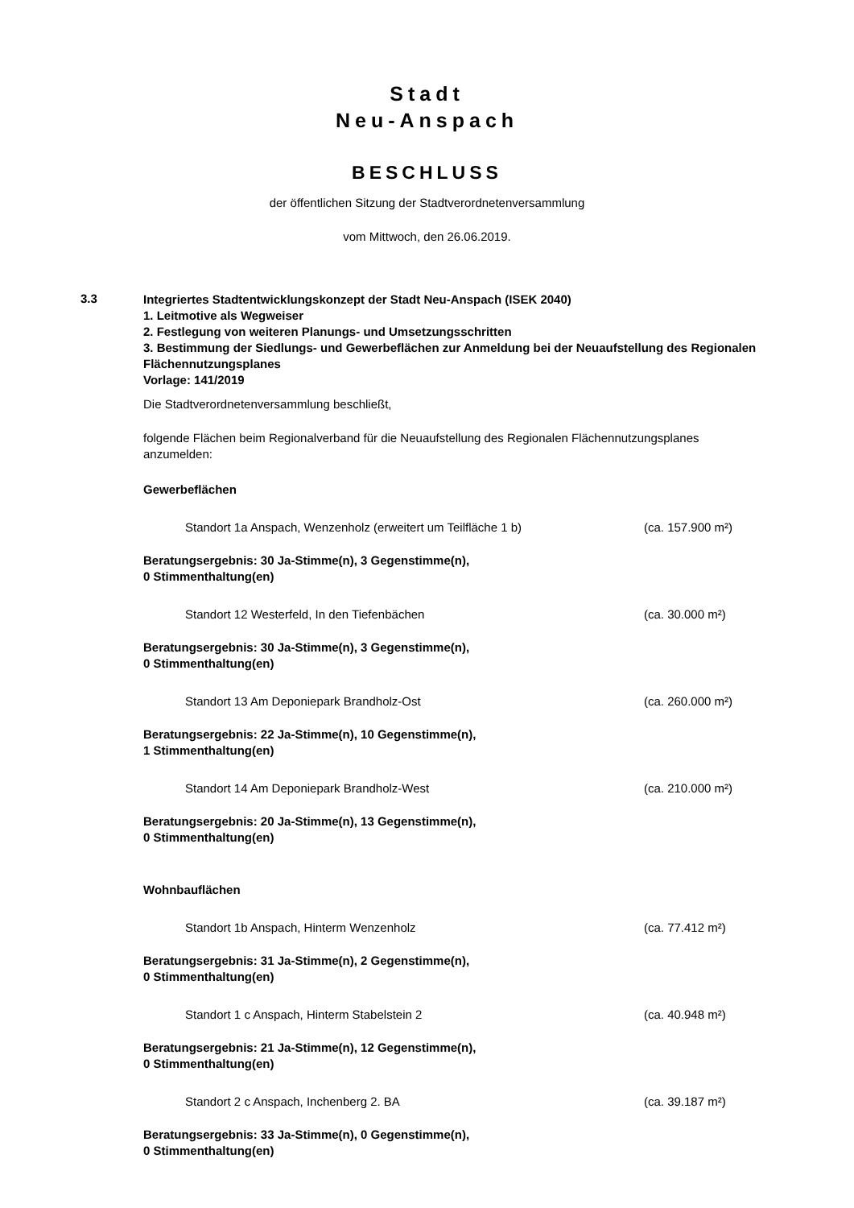Stadt
Neu-Anspach
BESCHLUSS
der öffentlichen Sitzung der Stadtverordnetenversammlung
vom Mittwoch, den 26.06.2019.
3.3
Integriertes Stadtentwicklungskonzept der Stadt Neu-Anspach (ISEK 2040)
1. Leitmotive als Wegweiser
2. Festlegung von weiteren Planungs- und Umsetzungsschritten
3. Bestimmung der Siedlungs- und Gewerbeflächen zur Anmeldung bei der Neuaufstellung des Regionalen Flächennutzungsplanes
Vorlage: 141/2019
Die Stadtverordnetenversammlung beschließt,
folgende Flächen beim Regionalverband für die Neuaufstellung des Regionalen Flächennutzungsplanes anzumelden:
Gewerbeflächen
Standort 1a Anspach, Wenzenholz (erweitert um Teilfläche 1 b) (ca. 157.900 m²)
Beratungsergebnis: 30 Ja-Stimme(n), 3 Gegenstimme(n),
0 Stimmenthaltung(en)
Standort 12 Westerfeld, In den Tiefenbächen (ca. 30.000 m²)
Beratungsergebnis: 30 Ja-Stimme(n), 3 Gegenstimme(n),
0 Stimmenthaltung(en)
Standort 13 Am Deponiepark Brandholz-Ost (ca. 260.000 m²)
Beratungsergebnis: 22 Ja-Stimme(n), 10 Gegenstimme(n),
1 Stimmenthaltung(en)
Standort 14 Am Deponiepark Brandholz-West (ca. 210.000 m²)
Beratungsergebnis: 20 Ja-Stimme(n), 13 Gegenstimme(n),
0 Stimmenthaltung(en)
Wohnbauflächen
Standort 1b Anspach, Hinterm Wenzenholz (ca. 77.412 m²)
Beratungsergebnis: 31 Ja-Stimme(n), 2 Gegenstimme(n),
0 Stimmenthaltung(en)
Standort 1 c Anspach, Hinterm Stabelstein 2 (ca. 40.948 m²)
Beratungsergebnis: 21 Ja-Stimme(n), 12 Gegenstimme(n),
0 Stimmenthaltung(en)
Standort 2 c Anspach, Inchenberg 2. BA (ca. 39.187 m²)
Beratungsergebnis: 33 Ja-Stimme(n), 0 Gegenstimme(n),
0 Stimmenthaltung(en)